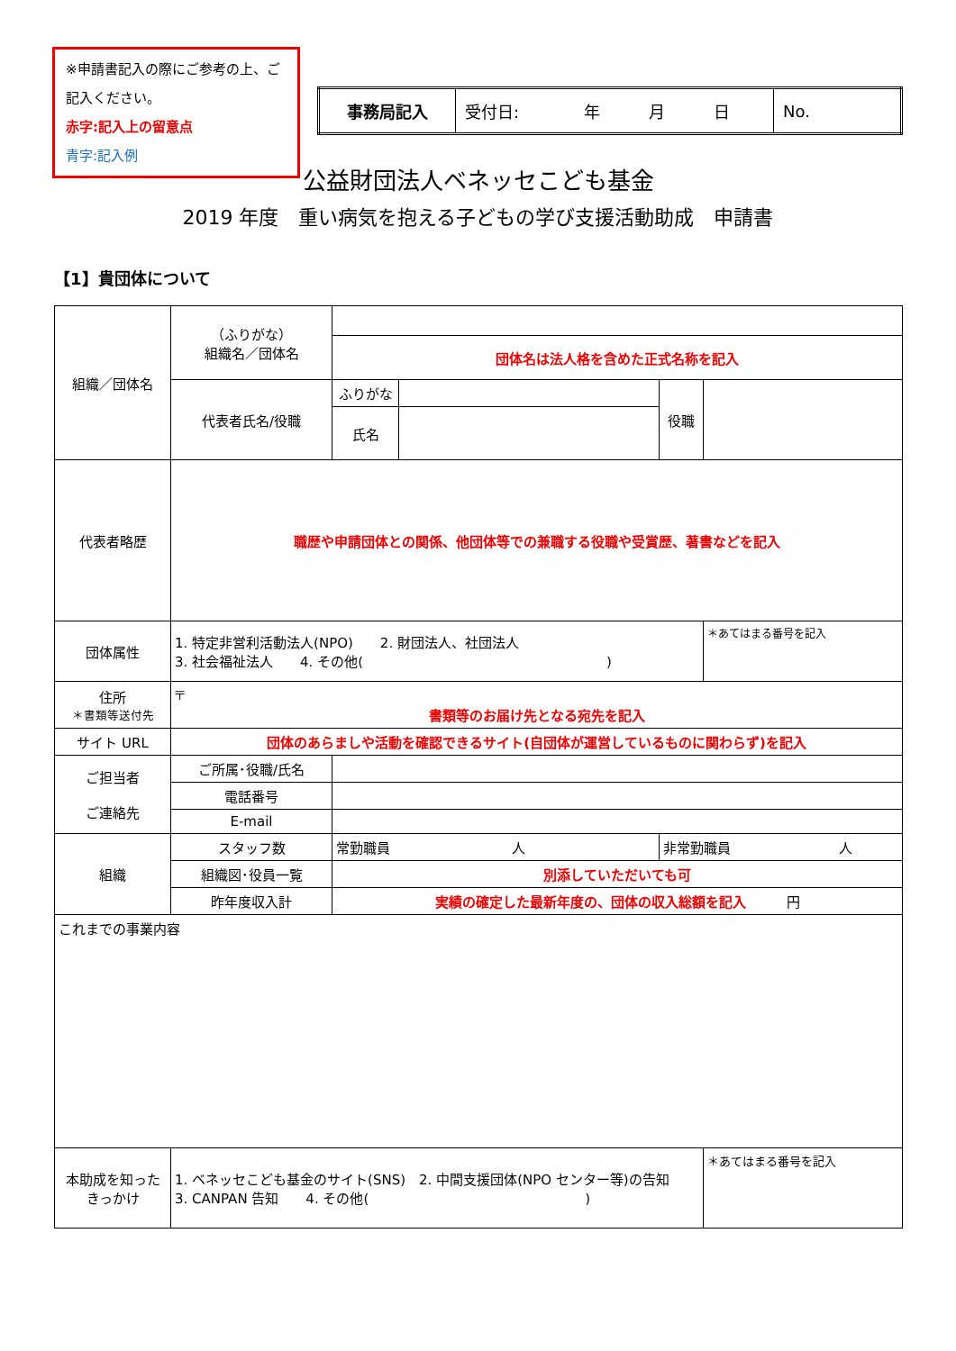※申請書記入の際にご参考の上、ご記入ください。
赤字:記入上の留意点
青字:記入例
| 事務局記入 | 受付日: 年 月 日 | No. |
公益財団法人ベネッセこども基金
2019 年度　重い病気を抱える子どもの学び支援活動助成　申請書
【1】貴団体について
| 組織／団体名 | （ふりがな） 組織名／団体名 | | | | |
| | | 団体名は法人格を含めた正式名称を記入 | | | |
| | 代表者氏名/役職 | ふりがな | | 役職 | |
| | | 氏名 | | | |
| 代表者略歴 | 職歴や申請団体との関係、他団体等での兼職する役職や受賞歴、著書などを記入 | | | | |
| 団体属性 | 1. 特定非営利活動法人(NPO) 2. 財団法人、社団法人 3. 社会福祉法人 4. その他( ) | | | | ＊あてはまる番号を記入 |
| 住所 ＊書類等送付先 | 〒 書類等のお届け先となる宛先を記入 | | | | |
| サイト URL | 団体のあらましや活動を確認できるサイト(自団体が運営しているものに関わらず)を記入 | | | | |
| ご担当者 ご連絡先 | ご所属･役職/氏名 | | | | |
| | 電話番号 | | | | |
| | E-mail | | | | |
| 組織 | スタッフ数 | 常勤職員 人 | | 非常勤職員 人 | |
| | 組織図･役員一覧 | 別添していただいても可 | | | |
| | 昨年度収入計 | 実績の確定した最新年度の、団体の収入総額を記入 円 | | | |
| これまでの事業内容 | | | | | |
| 本助成を知った きっかけ | 1. ベネッセこども基金のサイト(SNS) 2. 中間支援団体(NPO センター等)の告知 3. CANPAN 告知 4. その他( ) | | | | ＊あてはまる番号を記入 |